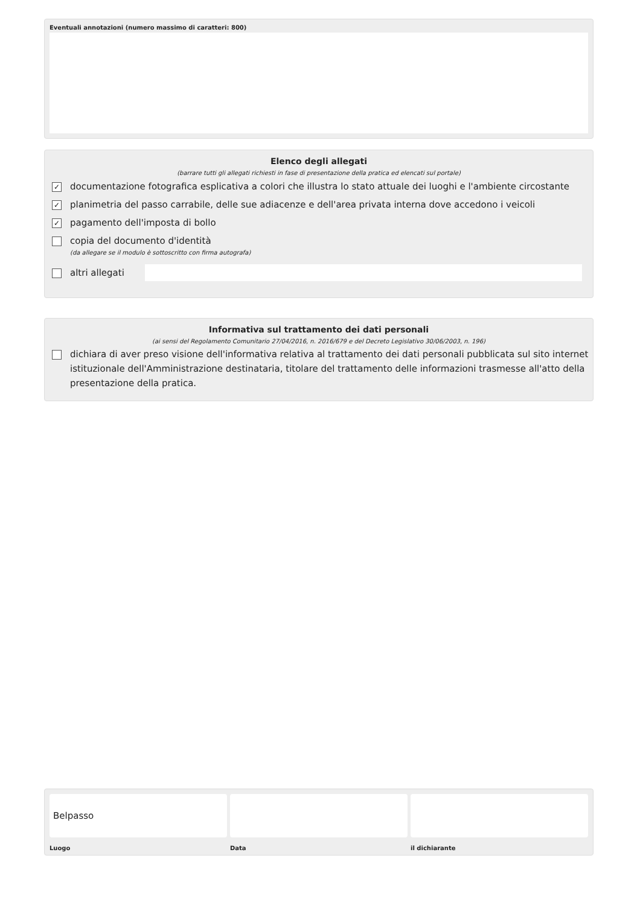Eventuali annotazioni (numero massimo di caratteri: 800)
Elenco degli allegati
(barrare tutti gli allegati richiesti in fase di presentazione della pratica ed elencati sul portale)
✓ documentazione fotografica esplicativa a colori che illustra lo stato attuale dei luoghi e l'ambiente circostante
✓ planimetria del passo carrabile, delle sue adiacenze e dell'area privata interna dove accedono i veicoli
✓ pagamento dell'imposta di bollo
copia del documento d'identità
(da allegare se il modulo è sottoscritto con firma autografa)
altri allegati
Informativa sul trattamento dei dati personali
(ai sensi del Regolamento Comunitario 27/04/2016, n. 2016/679 e del Decreto Legislativo 30/06/2003, n. 196)
dichiara di aver preso visione dell'informativa relativa al trattamento dei dati personali pubblicata sul sito internet istituzionale dell'Amministrazione destinataria, titolare del trattamento delle informazioni trasmesse all'atto della presentazione della pratica.
Belpasso
Luogo
Data il dichiarante